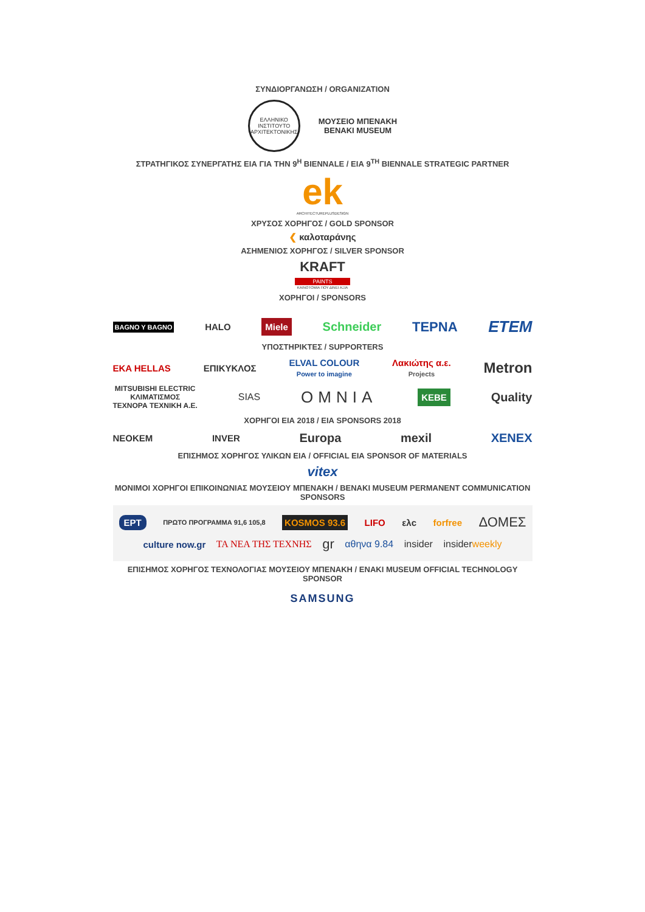ΣΥΝΔΙΟΡΓΑΝΩΣΗ / ORGANIZATION
ΕΛΛΗΝΙΚΟ ΙΝΣΤΙΤΟΥΤΟ ΑΡΧΙΤΕΚΤΟΝΙΚΗΣ
ΜΟΥΣΕΙΟ ΜΠΕΝΑΚΗ
BENAKI MUSEUM
ΣΤΡΑΤΗΓΙΚΟΣ ΣΥΝΕΡΓΑΤΗΣ ΕΙΑ ΓΙΑ ΤΗΝ 9<sup>Η</sup> BIENNALE / ΕΙΑ 9<sup>TH</sup> BIENNALE STRATEGIC PARTNER
ek
ARCHITECTUREPLUSDESIGN
ΧΡΥΣΟΣ ΧΟΡΗΓΟΣ / GOLD SPONSOR
❮ καλοταράνης
ΑΣΗΜΕΝΙΟΣ ΧΟΡΗΓΟΣ / SILVER SPONSOR
KRAFT
PAINTS
ΚΑΙΝΟΤΟΜΙΑ ΠΟΥ ΔΙΝΕΙ ΑΞΙΑ
ΧΟΡΗΓΟΙ / SPONSORS
BAGNO Y BAGNO HALO Miele Schneider TEPNA ETEM
ΥΠΟΣΤΗΡΙΚΤΕΣ / SUPPORTERS
EKA HELLAS ΕΠΙΚΥΚΛΟΣ ELVAL COLOUR
Power to imagine Λακιώτης α.ε.
Projects Metron
MITSUBISHI ELECTRIC
ΚΛΙΜΑΤΙΣΜΟΣ
ΤΕΧΝΟΡΑ ΤΕΧΝΙΚΗ Α.Ε. SIAS OMNIA KEBE Quality
ΧΟΡΗΓΟΙ ΕΙΑ 2018 / ΕΙΑ SPONSORS 2018
NEOKEM INVER Europa mexil XENEX
ΕΠΙΣΗΜΟΣ ΧΟΡΗΓΟΣ ΥΛΙΚΩΝ ΕΙΑ / OFFICIAL ΕΙΑ SPONSOR OF MATERIALS
vitex
ΜΟΝΙΜΟΙ ΧΟΡΗΓΟΙ ΕΠΙΚΟΙΝΩΝΙΑΣ ΜΟΥΣΕΙΟΥ ΜΠΕΝΑΚΗ / BENAKI MUSEUM PERMANENT COMMUNICATION SPONSORS
ΕΡΤ ΠΡΩΤΟ ΠΡΟΓΡΑΜΜΑ 91,6 105,8 KOSMOS 93.6 LIFO ελc forfree ΔΟΜΕΣ
culture now.gr ΤΑ ΝΕΑ ΤΗΣ ΤΕΧΝΗΣ gr αθηνα 9.84 insider insiderweekly
ΕΠΙΣΗΜΟΣ ΧΟΡΗΓΟΣ ΤΕΧΝΟΛΟΓΙΑΣ ΜΟΥΣΕΙΟΥ ΜΠΕΝΑΚΗ / ΕΝΑΚΙ MUSEUM OFFICIAL TECHNOLOGY SPONSOR
SAMSUNG